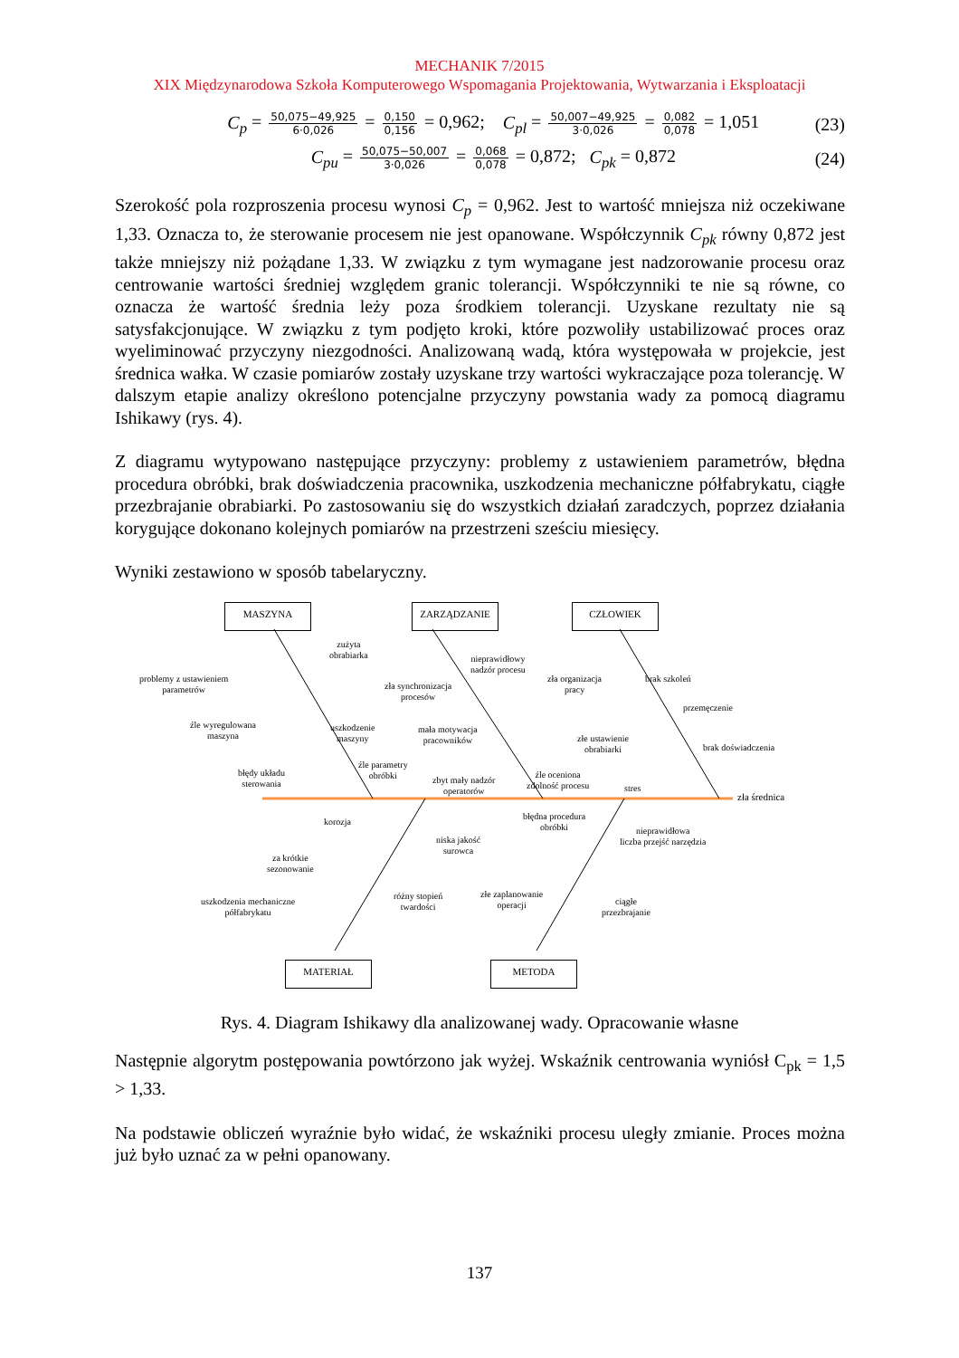MECHANIK 7/2015
XIX Międzynarodowa Szkoła Komputerowego Wspomagania Projektowania, Wytwarzania i Eksploatacji
C<sub>p</sub> = 50,075−49,925 6·0,026 = 0,150 0,156 = 0,962; C<sub>pl</sub> = 50,007−49,925 3·0,026 = 0,082 0,078 = 1,051
(23)
C<sub>pu</sub> = 50,075−50,007 3·0,026 = 0,068 0,078 = 0,872; C<sub>pk</sub> = 0,872
(24)
Szerokość pola rozproszenia procesu wynosi C<sub>p</sub> = 0,962. Jest to wartość mniejsza niż oczekiwane 1,33. Oznacza to, że sterowanie procesem nie jest opanowane. Współczynnik C<sub>pk</sub> równy 0,872 jest także mniejszy niż pożądane 1,33. W związku z tym wymagane jest nadzorowanie procesu oraz centrowanie wartości średniej względem granic tolerancji. Współczynniki te nie są równe, co oznacza że wartość średnia leży poza środkiem tolerancji. Uzyskane rezultaty nie są satysfakcjonujące. W związku z tym podjęto kroki, które pozwoliły ustabilizować proces oraz wyeliminować przyczyny niezgodności. Analizowaną wadą, która występowała w projekcie, jest średnica wałka. W czasie pomiarów zostały uzyskane trzy wartości wykraczające poza tolerancję. W dalszym etapie analizy określono potencjalne przyczyny powstania wady za pomocą diagramu Ishikawy (rys. 4).
Z diagramu wytypowano następujące przyczyny: problemy z ustawieniem parametrów, błędna procedura obróbki, brak doświadczenia pracownika, uszkodzenia mechaniczne półfabrykatu, ciągłe przezbrajanie obrabiarki. Po zastosowaniu się do wszystkich działań zaradczych, poprzez działania korygujące dokonano kolejnych pomiarów na przestrzeni sześciu miesięcy.
Wyniki zestawiono w sposób tabelaryczny.
MASZYNA ZARZĄDZANIE CZŁOWIEK
MATERIAŁ METODA
zła średnica
problemy z ustawieniem
parametrów
zużyta
obrabiarka
źle wyregulowana
maszyna
uszkodzenie
maszyny
błędy układu
sterowania
źle parametry
obróbki
zła synchronizacja
procesów
nieprawidłowy
nadzór procesu
mała motywacja
pracowników
zbyt mały nadzór
operatorów
źle oceniona
zdolność procesu
zła organizacja
pracy
brak szkoleń
przemęczenie
złe ustawienie
obrabiarki
brak doświadczenia
stres
korozja
za krótkie
sezonowanie
uszkodzenia mechaniczne
półfabrykatu
niska jakość
surowca
różny stopień
twardości
błędna procedura
obróbki
nieprawidłowa
liczba przejść narzędzia
złe zaplanowanie
operacji
ciągłe
przezbrajanie
Rys. 4. Diagram Ishikawy dla analizowanej wady. Opracowanie własne
Następnie algorytm postępowania powtórzono jak wyżej. Wskaźnik centrowania wyniósł C<sub>pk</sub> = 1,5 > 1,33.
Na podstawie obliczeń wyraźnie było widać, że wskaźniki procesu uległy zmianie. Proces można już było uznać za w pełni opanowany.
137